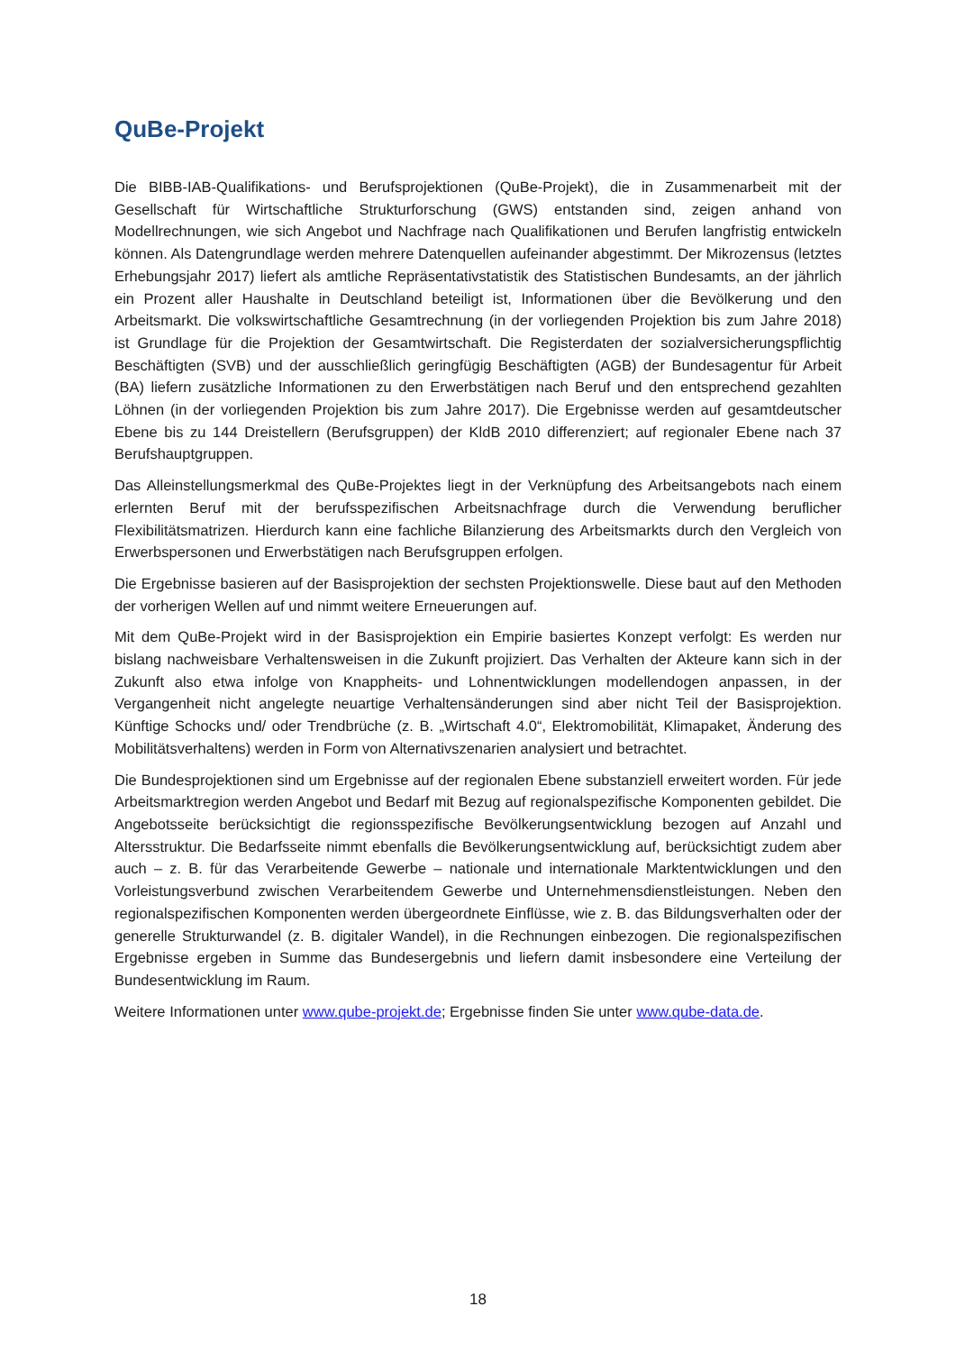QuBe-Projekt
Die BIBB-IAB-Qualifikations- und Berufsprojektionen (QuBe-Projekt), die in Zusammenarbeit mit der Gesellschaft für Wirtschaftliche Strukturforschung (GWS) entstanden sind, zeigen anhand von Modellrechnungen, wie sich Angebot und Nachfrage nach Qualifikationen und Berufen langfristig entwickeln können. Als Datengrundlage werden mehrere Datenquellen aufeinander abgestimmt. Der Mikrozensus (letztes Erhebungsjahr 2017) liefert als amtliche Repräsentativstatistik des Statistischen Bundesamts, an der jährlich ein Prozent aller Haushalte in Deutschland beteiligt ist, Informationen über die Bevölkerung und den Arbeitsmarkt. Die volkswirtschaftliche Gesamtrechnung (in der vorliegenden Projektion bis zum Jahre 2018) ist Grundlage für die Projektion der Gesamtwirtschaft. Die Registerdaten der sozialversicherungspflichtig Beschäftigten (SVB) und der ausschließlich geringfügig Beschäftigten (AGB) der Bundesagentur für Arbeit (BA) liefern zusätzliche Informationen zu den Erwerbstätigen nach Beruf und den entsprechend gezahlten Löhnen (in der vorliegenden Projektion bis zum Jahre 2017). Die Ergebnisse werden auf gesamtdeutscher Ebene bis zu 144 Dreistellern (Berufsgruppen) der KldB 2010 differenziert; auf regionaler Ebene nach 37 Berufshauptgruppen.
Das Alleinstellungsmerkmal des QuBe-Projektes liegt in der Verknüpfung des Arbeitsangebots nach einem erlernten Beruf mit der berufsspezifischen Arbeitsnachfrage durch die Verwendung beruflicher Flexibilitätsmatrizen. Hierdurch kann eine fachliche Bilanzierung des Arbeitsmarkts durch den Vergleich von Erwerbspersonen und Erwerbstätigen nach Berufsgruppen erfolgen.
Die Ergebnisse basieren auf der Basisprojektion der sechsten Projektionswelle. Diese baut auf den Methoden der vorherigen Wellen auf und nimmt weitere Erneuerungen auf.
Mit dem QuBe-Projekt wird in der Basisprojektion ein Empirie basiertes Konzept verfolgt: Es werden nur bislang nachweisbare Verhaltensweisen in die Zukunft projiziert. Das Verhalten der Akteure kann sich in der Zukunft also etwa infolge von Knappheits- und Lohnentwicklungen modellendogen anpassen, in der Vergangenheit nicht angelegte neuartige Verhaltensänderungen sind aber nicht Teil der Basisprojektion. Künftige Schocks und/ oder Trendbrüche (z. B. „Wirtschaft 4.0“, Elektromobilität, Klimapaket, Änderung des Mobilitätsverhaltens) werden in Form von Alternativszenarien analysiert und betrachtet.
Die Bundesprojektionen sind um Ergebnisse auf der regionalen Ebene substanziell erweitert worden. Für jede Arbeitsmarktregion werden Angebot und Bedarf mit Bezug auf regionalspezifische Komponenten gebildet. Die Angebotsseite berücksichtigt die regionsspezifische Bevölkerungsentwicklung bezogen auf Anzahl und Altersstruktur. Die Bedarfsseite nimmt ebenfalls die Bevölkerungsentwicklung auf, berücksichtigt zudem aber auch – z. B. für das Verarbeitende Gewerbe – nationale und internationale Marktentwicklungen und den Vorleistungsverbund zwischen Verarbeitendem Gewerbe und Unternehmensdienstleistungen. Neben den regionalspezifischen Komponenten werden übergeordnete Einflüsse, wie z. B. das Bildungsverhalten oder der generelle Strukturwandel (z. B. digitaler Wandel), in die Rechnungen einbezogen. Die regionalspezifischen Ergebnisse ergeben in Summe das Bundesergebnis und liefern damit insbesondere eine Verteilung der Bundesentwicklung im Raum.
Weitere Informationen unter www.qube-projekt.de; Ergebnisse finden Sie unter www.qube-data.de.
18